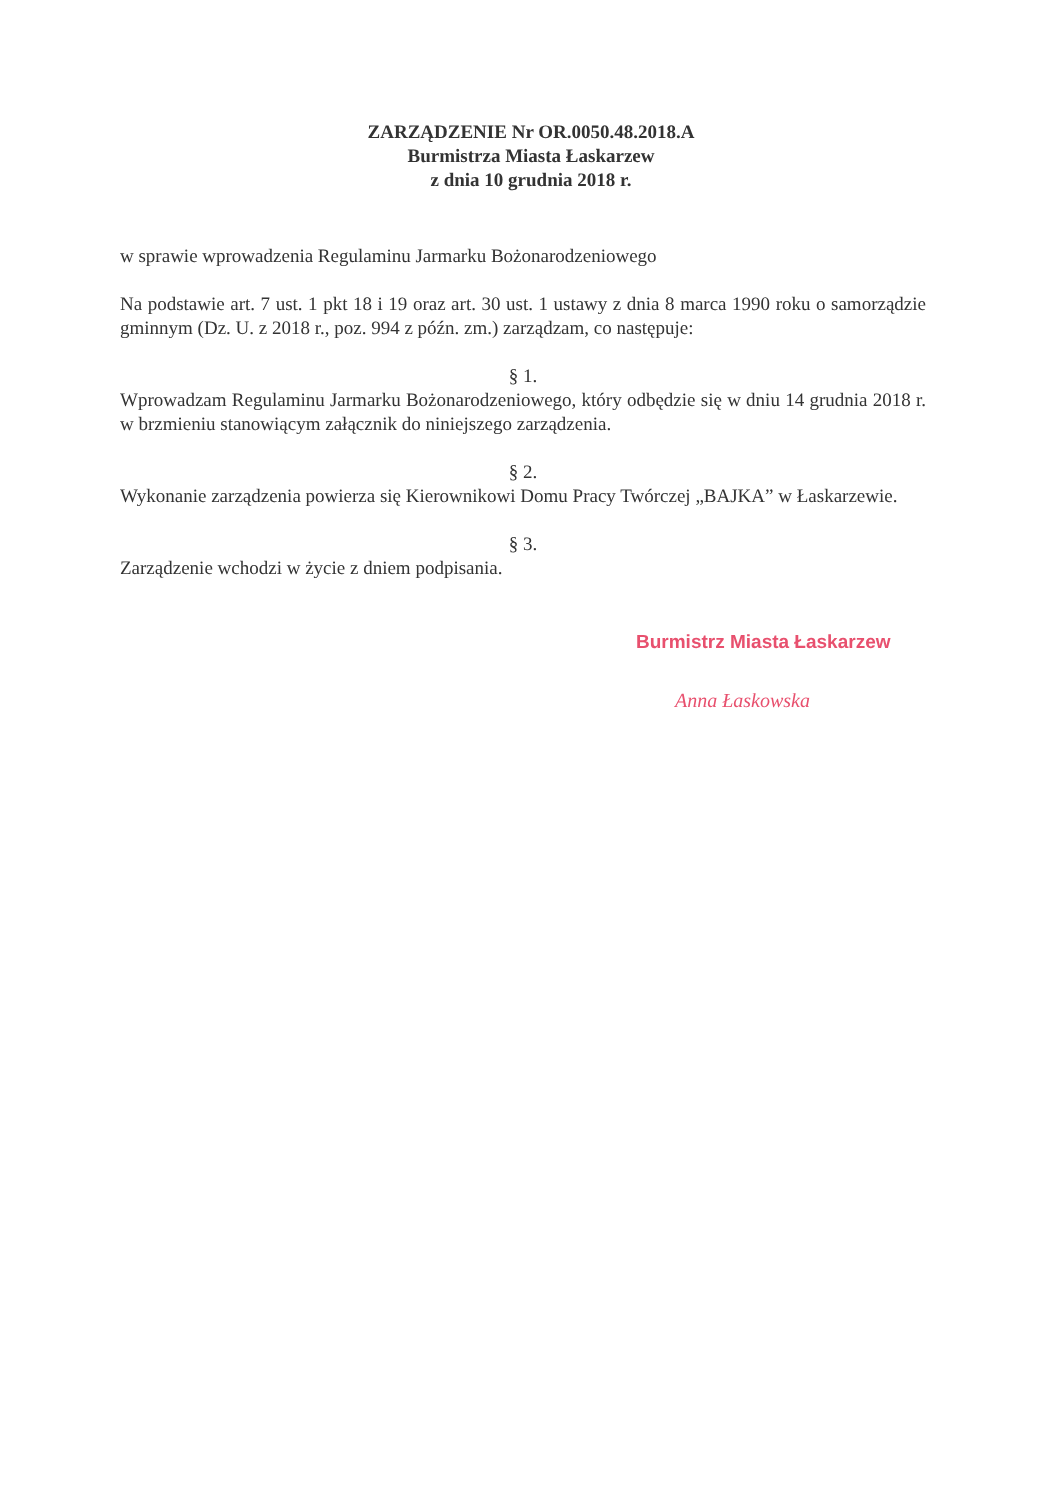ZARZĄDZENIE Nr OR.0050.48.2018.A
Burmistrza Miasta Łaskarzew
z dnia 10 grudnia 2018 r.
w sprawie wprowadzenia Regulaminu Jarmarku Bożonarodzeniowego
Na podstawie art. 7 ust. 1 pkt 18 i 19 oraz art. 30 ust. 1 ustawy z dnia 8 marca 1990 roku o samorządzie gminnym (Dz. U. z 2018 r., poz. 994 z późn. zm.) zarządzam, co następuje:
§ 1.
Wprowadzam Regulaminu Jarmarku Bożonarodzeniowego, który odbędzie się w dniu 14 grudnia 2018 r. w brzmieniu stanowiącym załącznik do niniejszego zarządzenia.
§ 2.
Wykonanie zarządzenia powierza się Kierownikowi Domu Pracy Twórczej „BAJKA” w Łaskarzewie.
§ 3.
Zarządzenie wchodzi w życie z dniem podpisania.
Burmistrz Miasta Łaskarzew
Anna Łaskowska